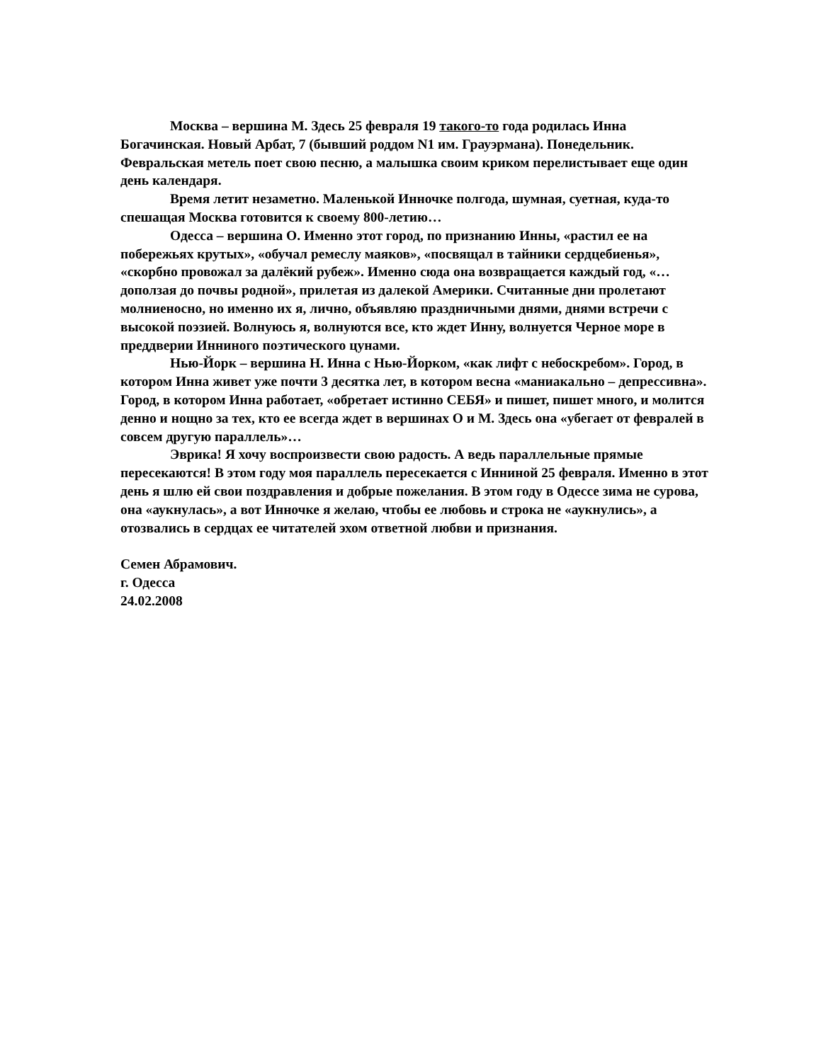Москва – вершина М. Здесь 25 февраля 19 такого-то года родилась Инна Богачинская. Новый Арбат, 7 (бывший роддом N1 им. Грауэрмана). Понедельник. Февральская метель поет свою песню, а малышка своим криком перелистывает еще один день календаря.
Время летит незаметно. Маленькой Инночке полгода, шумная, суетная, куда-то спешащая Москва готовится к своему 800-летию…
Одесса – вершина О. Именно этот город, по признанию Инны, «растил ее на побережьях крутых», «обучал ремеслу маяков», «посвящал в тайники сердцебиенья», «скорбно провожал за далёкий рубеж». Именно сюда она возвращается каждый год, «…доползая до почвы родной», прилетая из далекой Америки. Считанные дни пролетают молниеносно, но именно их я, лично, объявляю праздничными днями, днями встречи с высокой поэзией. Волнуюсь я, волнуются все, кто ждет Инну, волнуется Черное море в преддверии Инниного поэтического цунами.
Нью-Йорк – вершина Н. Инна с Нью-Йорком, «как лифт с небоскребом». Город, в котором Инна живет уже почти 3 десятка лет, в котором весна «маниакально – депрессивна». Город, в котором Инна работает, «обретает истинно СЕБЯ» и пишет, пишет много, и молится денно и нощно за тех, кто ее всегда ждет в вершинах О и М. Здесь она «убегает от февралей в совсем другую параллель»…
Эврика! Я хочу воспроизвести свою радость. А ведь параллельные прямые пересекаются! В этом году моя параллель пересекается с Инниной 25 февраля. Именно в этот день я шлю ей свои поздравления и добрые пожелания. В этом году в Одессе зима не сурова, она «аукнулась», а вот Инночке я желаю, чтобы ее любовь и строка не «аукнулись», а отозвались в сердцах ее читателей эхом ответной любви и признания.
Семен Абрамович.
г. Одесса
24.02.2008